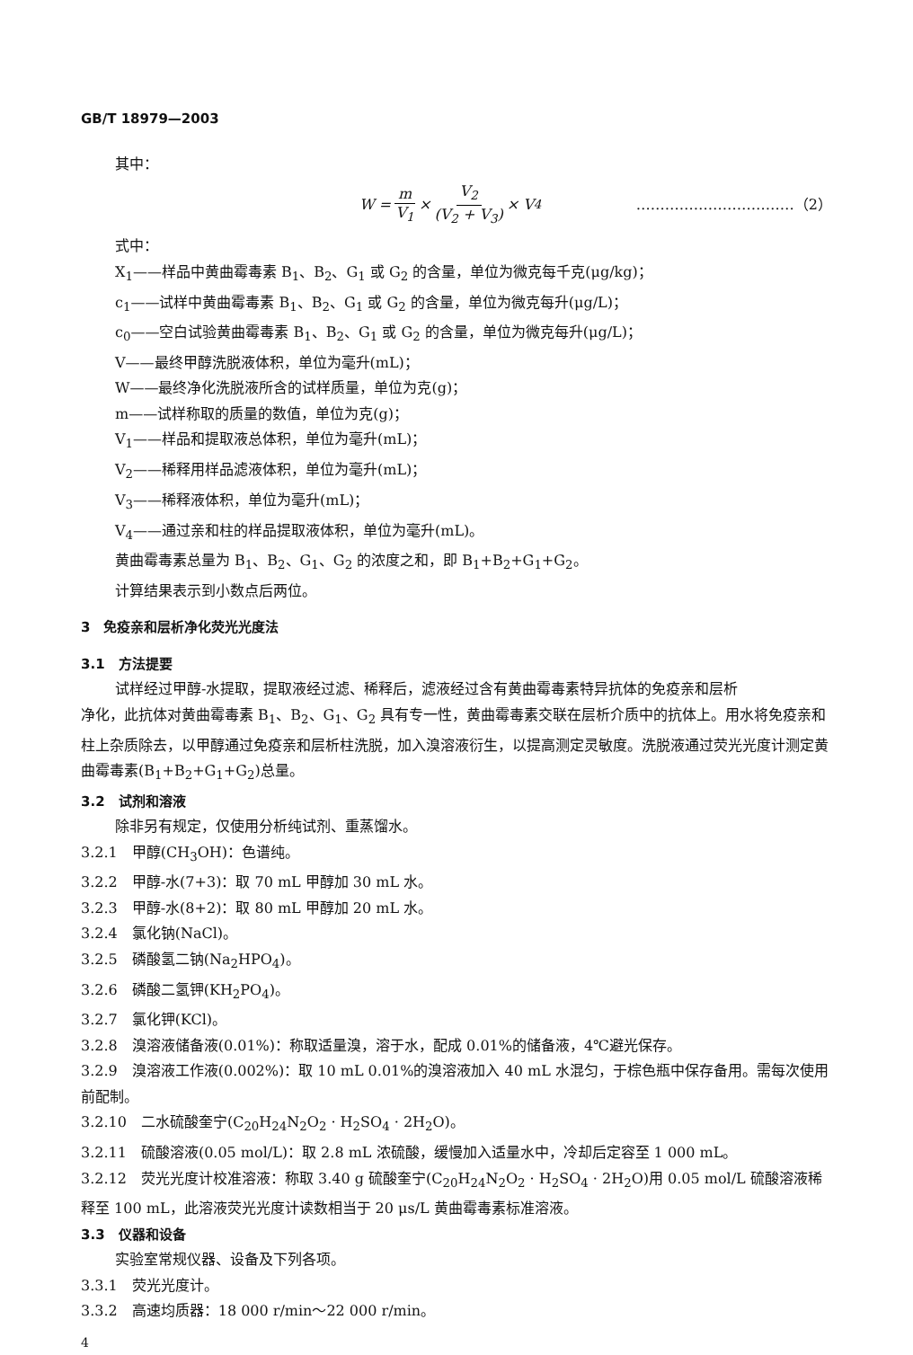GB/T 18979—2003
其中：
W = m V<sub>1</sub> × V<sub>2</sub> (V<sub>2</sub> + V<sub>3</sub>) × V<sub>4</sub> ……………………………（2）
式中：
X<sub>1</sub>——样品中黄曲霉毒素 B<sub>1</sub>、B<sub>2</sub>、G<sub>1</sub> 或 G<sub>2</sub> 的含量，单位为微克每千克(μg/kg)；
c<sub>1</sub>——试样中黄曲霉毒素 B<sub>1</sub>、B<sub>2</sub>、G<sub>1</sub> 或 G<sub>2</sub> 的含量，单位为微克每升(μg/L)；
c<sub>0</sub>——空白试验黄曲霉毒素 B<sub>1</sub>、B<sub>2</sub>、G<sub>1</sub> 或 G<sub>2</sub> 的含量，单位为微克每升(μg/L)；
V——最终甲醇洗脱液体积，单位为毫升(mL)；
W——最终净化洗脱液所含的试样质量，单位为克(g)；
m——试样称取的质量的数值，单位为克(g)；
V<sub>1</sub>——样品和提取液总体积，单位为毫升(mL)；
V<sub>2</sub>——稀释用样品滤液体积，单位为毫升(mL)；
V<sub>3</sub>——稀释液体积，单位为毫升(mL)；
V<sub>4</sub>——通过亲和柱的样品提取液体积，单位为毫升(mL)。
黄曲霉毒素总量为 B<sub>1</sub>、B<sub>2</sub>、G<sub>1</sub>、G<sub>2</sub> 的浓度之和，即 B<sub>1</sub>+B<sub>2</sub>+G<sub>1</sub>+G<sub>2</sub>。
计算结果表示到小数点后两位。
3　免疫亲和层析净化荧光光度法
3.1　方法提要
试样经过甲醇-水提取，提取液经过滤、稀释后，滤液经过含有黄曲霉毒素特异抗体的免疫亲和层析
净化，此抗体对黄曲霉毒素 B<sub>1</sub>、B<sub>2</sub>、G<sub>1</sub>、G<sub>2</sub> 具有专一性，黄曲霉毒素交联在层析介质中的抗体上。用水将免疫亲和柱上杂质除去，以甲醇通过免疫亲和层析柱洗脱，加入溴溶液衍生，以提高测定灵敏度。洗脱液通过荧光光度计测定黄曲霉毒素(B<sub>1</sub>+B<sub>2</sub>+G<sub>1</sub>+G<sub>2</sub>)总量。
3.2　试剂和溶液
除非另有规定，仅使用分析纯试剂、重蒸馏水。
3.2.1　甲醇(CH<sub>3</sub>OH)：色谱纯。
3.2.2　甲醇-水(7+3)：取 70 mL 甲醇加 30 mL 水。
3.2.3　甲醇-水(8+2)：取 80 mL 甲醇加 20 mL 水。
3.2.4　氯化钠(NaCl)。
3.2.5　磷酸氢二钠(Na<sub>2</sub>HPO<sub>4</sub>)。
3.2.6　磷酸二氢钾(KH<sub>2</sub>PO<sub>4</sub>)。
3.2.7　氯化钾(KCl)。
3.2.8　溴溶液储备液(0.01%)：称取适量溴，溶于水，配成 0.01%的储备液，4℃避光保存。
3.2.9　溴溶液工作液(0.002%)：取 10 mL 0.01%的溴溶液加入 40 mL 水混匀，于棕色瓶中保存备用。需每次使用前配制。
3.2.10　二水硫酸奎宁(C<sub>20</sub>H<sub>24</sub>N<sub>2</sub>O<sub>2</sub> · H<sub>2</sub>SO<sub>4</sub> · 2H<sub>2</sub>O)。
3.2.11　硫酸溶液(0.05 mol/L)：取 2.8 mL 浓硫酸，缓慢加入适量水中，冷却后定容至 1 000 mL。
3.2.12　荧光光度计校准溶液：称取 3.40 g 硫酸奎宁(C<sub>20</sub>H<sub>24</sub>N<sub>2</sub>O<sub>2</sub> · H<sub>2</sub>SO<sub>4</sub> · 2H<sub>2</sub>O)用 0.05 mol/L 硫酸溶液稀释至 100 mL，此溶液荧光光度计读数相当于 20 μs/L 黄曲霉毒素标准溶液。
3.3　仪器和设备
实验室常规仪器、设备及下列各项。
3.3.1　荧光光度计。
3.3.2　高速均质器：18 000 r/min～22 000 r/min。
4